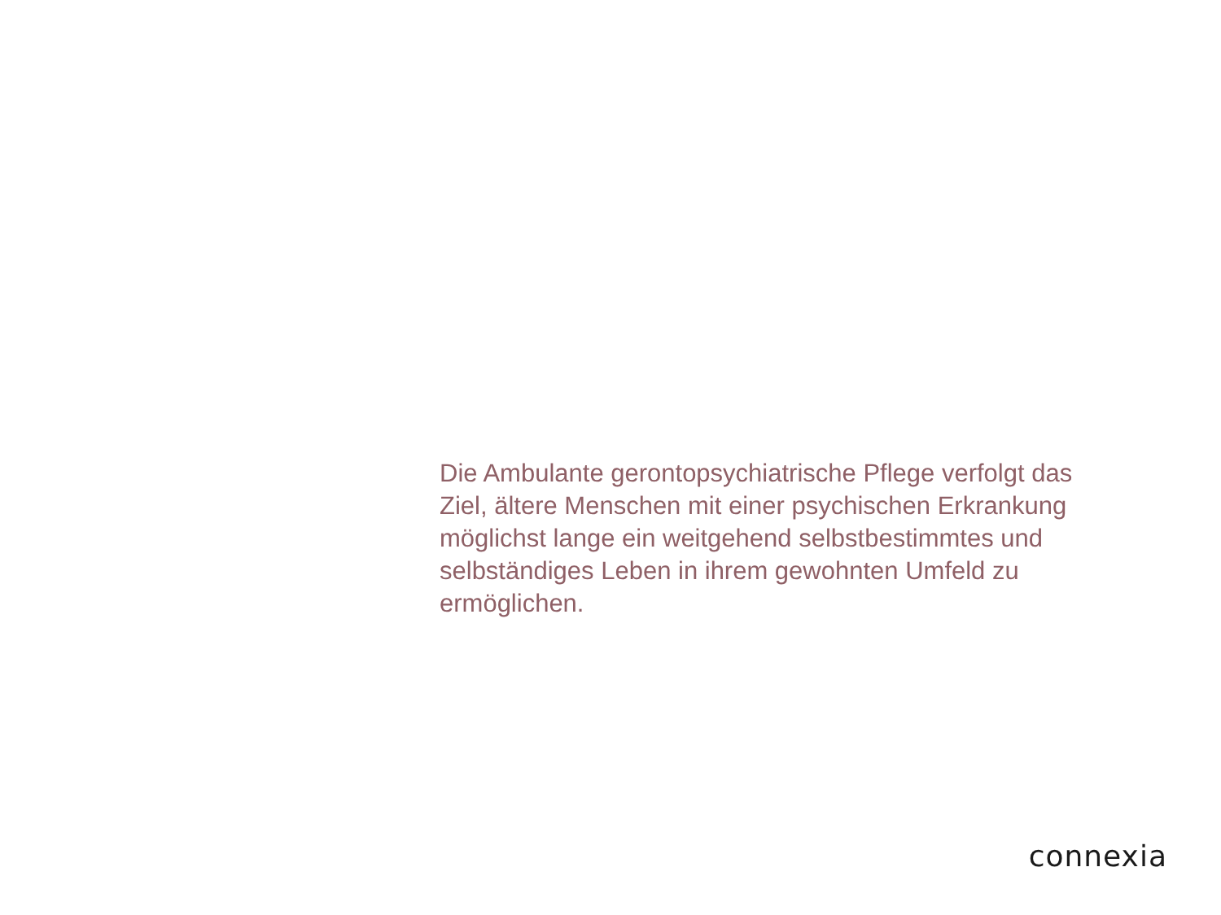Die Ambulante gerontopsychiatrische Pflege verfolgt das Ziel, ältere Menschen mit einer psychischen Erkrankung möglichst lange ein weitgehend selbstbestimmtes und selbständiges Leben in ihrem gewohnten Umfeld zu ermöglichen.
connexia